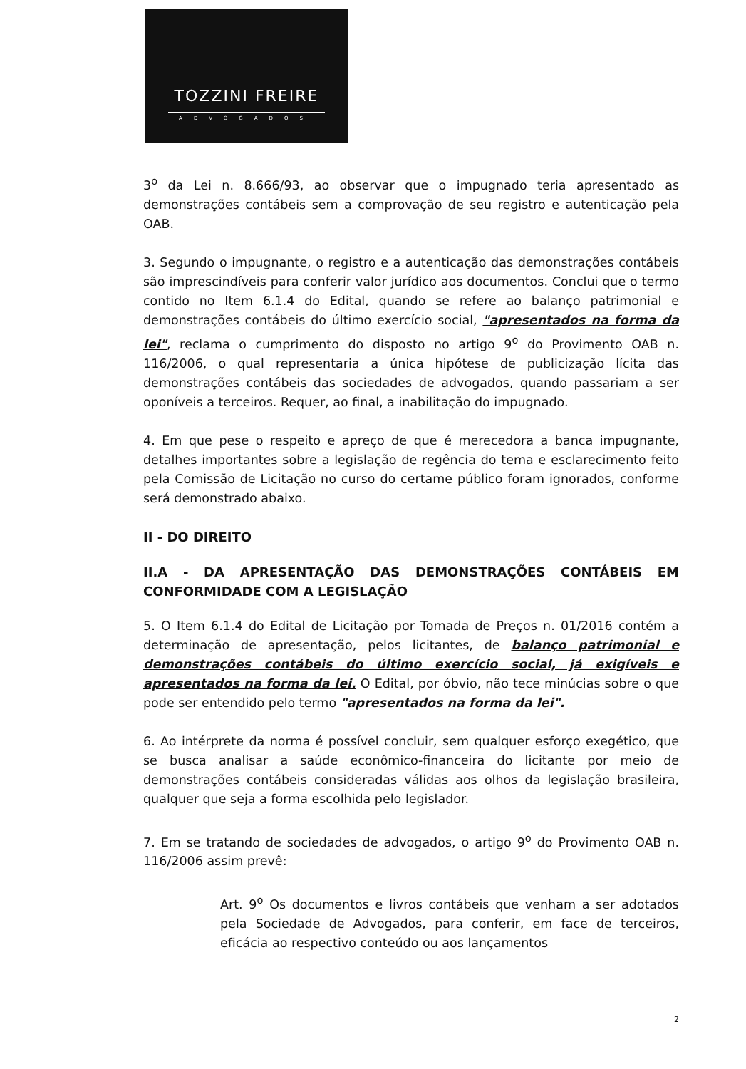TOZZINI FREIRE
ADVOGADOS
3<sup>o</sup> da Lei n. 8.666/93, ao observar que o impugnado teria apresentado as demonstrações contábeis sem a comprovação de seu registro e autenticação pela OAB.
3. Segundo o impugnante, o registro e a autenticação das demonstrações contábeis são imprescindíveis para conferir valor jurídico aos documentos. Conclui que o termo contido no Item 6.1.4 do Edital, quando se refere ao balanço patrimonial e demonstrações contábeis do último exercício social, "apresentados na forma da lei", reclama o cumprimento do disposto no artigo 9<sup>o</sup> do Provimento OAB n. 116/2006, o qual representaria a única hipótese de publicização lícita das demonstrações contábeis das sociedades de advogados, quando passariam a ser oponíveis a terceiros. Requer, ao final, a inabilitação do impugnado.
4. Em que pese o respeito e apreço de que é merecedora a banca impugnante, detalhes importantes sobre a legislação de regência do tema e esclarecimento feito pela Comissão de Licitação no curso do certame público foram ignorados, conforme será demonstrado abaixo.
II - DO DIREITO
II.A - DA APRESENTAÇÃO DAS DEMONSTRAÇÕES CONTÁBEIS EM CONFORMIDADE COM A LEGISLAÇÃO
5. O Item 6.1.4 do Edital de Licitação por Tomada de Preços n. 01/2016 contém a determinação de apresentação, pelos licitantes, de balanço patrimonial e demonstrações contábeis do último exercício social, já exigíveis e apresentados na forma da lei. O Edital, por óbvio, não tece minúcias sobre o que pode ser entendido pelo termo "apresentados na forma da lei".
6. Ao intérprete da norma é possível concluir, sem qualquer esforço exegético, que se busca analisar a saúde econômico-financeira do licitante por meio de demonstrações contábeis consideradas válidas aos olhos da legislação brasileira, qualquer que seja a forma escolhida pelo legislador.
7. Em se tratando de sociedades de advogados, o artigo 9<sup>o</sup> do Provimento OAB n. 116/2006 assim prevê:
Art. 9<sup>o</sup> Os documentos e livros contábeis que venham a ser adotados pela Sociedade de Advogados, para conferir, em face de terceiros, eficácia ao respectivo conteúdo ou aos lançamentos
2